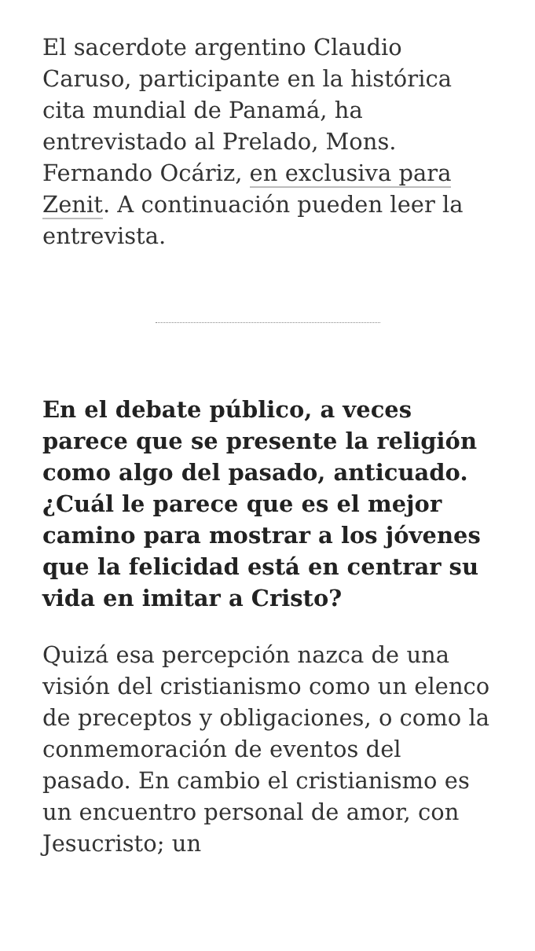El sacerdote argentino Claudio Caruso, participante en la histórica cita mundial de Panamá, ha entrevistado al Prelado, Mons. Fernando Ocáriz, en exclusiva para Zenit. A continuación pueden leer la entrevista.
En el debate público, a veces parece que se presente la religión como algo del pasado, anticuado. ¿Cuál le parece que es el mejor camino para mostrar a los jóvenes que la felicidad está en centrar su vida en imitar a Cristo?
Quizá esa percepción nazca de una visión del cristianismo como un elenco de preceptos y obligaciones, o como la conmemoración de eventos del pasado. En cambio el cristianismo es un encuentro personal de amor, con Jesucristo; un